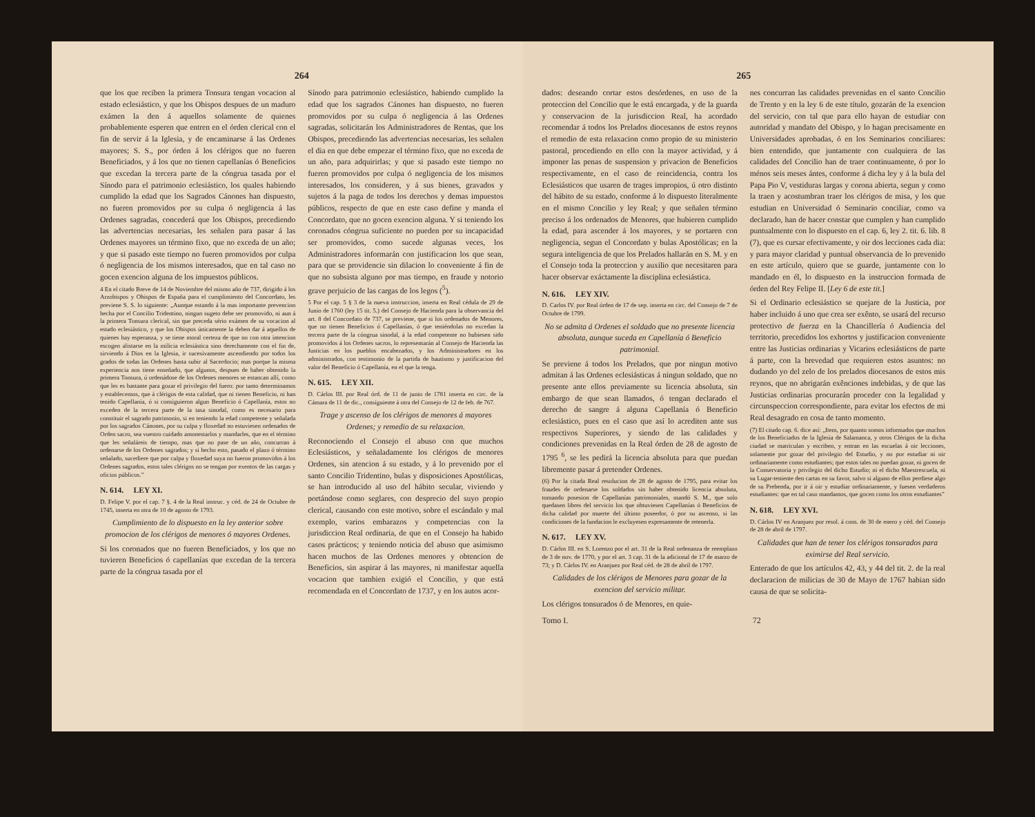264
que los que reciben la primera Tonsura tengan vocacion al estado eclesiástico, y que los Obispos despues de un maduro exámen la den á aquellos solamente de quienes probablemente esperen que entren en el órden clerical con el fin de servir á la Iglesia, y de encaminarse á las Ordenes mayores; S. S., por órden á los clérigos que no fueren Beneficiados, y á los que no tienen capellanías ó Beneficios que excedan la tercera parte de la cóngrua tasada por el Sínodo para el patrimonio eclesiástico, los quales habiendo cumplido la edad que los Sagrados Cánones han dispuesto, no fueren promovidos por su culpa ó negligencia á las Ordenes sagradas, concederá que los Obispos, precediendo las advertencias necesarias, les señalen para pasar á las Ordenes mayores un término fixo, que no exceda de un año; y que si pasado este tiempo no fueren promovidos por culpa ó negligencia de los mismos interesados, que en tal caso no gocen exencion alguna de los impuestos públicos.
4 En el citado Breve de 14 de Noviembre del mismo año de 737, dirigido á los Arzobispos y Obispos de España para el cumplimiento del Concordato, les previene S. S. lo siguiente: „Aunque estando á la mas importante prevencion hecha por el Concilio Tridentino, ningun sugeto debe ser promovido, ni aun á la primera Tonsura clerical, sin que preceda sério exámen de su vocacion al estado eclesiástico, y que los Obispos únicamente la deben dar á aquellos de quienes hay esperanza, y se tiene moral certeza de que no con otra intencion escogen alistarse en la milicia eclesiástica sino derechamente con el fin de, sirviendo á Dios en la Iglesia, ir sucesivamente ascendiendo por todos los grados de todas las Ordenes hasta subir al Sacerdocio; mas porque la misma experiencia nos tiene enseñado, que algunos, despues de haber obtenido la primera Tonsura, ú ordenádose de los Ordenes menores se estancan allí, como que les es bastante para gozar el privilegio del fuero: por tanto determinamos y establecemos, que á clérigos de esta calidad, que ni tienen Beneficio, ni han tenido Capellanía, ó si consiguieron algun Beneficio ó Capellanía, estos no exceden de la tercera parte de la tasa sinodal, como es necesario para constituir el sagrado patrimonio, si en teniendo la edad competente y señalada por los sagrados Cánones, por su culpa y floxedad no estuviesen ordenados de Orden sacro, sea vuestro cuidado amonestarlos y mandarles, que en el término que les señaláreis de tiempo, mas que no pase de un año, concurran á ordenarse de los Ordenes sagrados; y si hecho esto, pasado el plazo ó término señalado, sucediere que por culpa y floxedad suya no fueron promovidos á los Ordenes sagrados, estos tales clérigos no se tengan por exentos de las cargas y oficios públicos.”
N. 614. LEY XI.
D. Felipe V. por el cap. 7 §. 4 de la Real instruc. y céd. de 24 de Octubre de 1745, inserta en otra de 10 de agosto de 1793.
Cumplimiento de lo dispuesto en la ley anterior sobre promocion de los clérigos de menores ó mayores Ordenes.
Si los coronados que no fueren Beneficiados, y los que no tuvieren Beneficios ó capellanías que excedan de la tercera parte de la cóngrua tasada por el
Sínodo para patrimonio eclesiástico, habiendo cumplido la edad que los sagrados Cánones han dispuesto, no fueren promovidos por su culpa ó negligencia á las Ordenes sagradas, solicitarán los Administradores de Rentas, que los Obispos, precediendo las advertencias necesarias, les señalen el dia en que debe empezar el término fixo, que no exceda de un año, para adquirirlas; y que si pasado este tiempo no fueren promovidos por culpa ó negligencia de los mismos interesados, los consideren, y á sus bienes, gravados y sujetos á la paga de todos los derechos y demas impuestos públicos, respecto de que en este caso define y manda el Concordato, que no gocen exencion alguna. Y si teniendo los coronados cóngrua suficiente no pueden por su incapacidad ser promovidos, como sucede algunas veces, los Administradores informarán con justificacion los que sean, para que se providencie sin dilacion lo conveniente á fin de que no subsista alguno por mas tiempo, en fraude y notorio grave perjuicio de las cargas de los legos (<sup>5</sup>).
5 Por el cap. 5 § 3 de la nueva instruccion, inserta en Real cédula de 29 de Junio de 1760 (ley 15 tit. 5.) del Consejo de Hacienda para la observancia del art. 8 del Concordato de 737, se previene, que si los ordenados de Menores, que no tienen Beneficios ó Capellanías, ó que teniéndolas no excedan la tercera parte de la cóngrua sinodal, á la edad competente no hubiesen sido promovidos á los Ordenes sacros, lo representarán al Consejo de Hacienda las Justicias en los pueblos encabezados, y los Administradores en los administrados, con testimonio de la partida de bautismo y justificacion del valor del Beneficio ó Capellanía, en el que la tenga.
N. 615. LEY XII.
D. Cárlos III. por Real órd. de 11 de junio de 1781 inserta en circ. de la Cámara de 11 de dic., consiguiente á otra del Consejo de 12 de feb. de 767.
Trage y ascenso de los clérigos de menores á mayores Ordenes; y remedio de su relaxacion.
Reconociendo el Consejo el abuso con que muchos Eclesiásticos, y señaladamente los clérigos de menores Ordenes, sin atencion á su estado, y á lo prevenido por el santo Concilio Tridentino, bulas y disposiciones Apostólicas, se han introducido al uso del hábito secular, viviendo y portándose como seglares, con desprecio del suyo propio clerical, causando con este motivo, sobre el escándalo y mal exemplo, varios embarazos y competencias con la jurisdiccion Real ordinaria, de que en el Consejo ha habido casos prácticos; y teniendo noticia del abuso que asimismo hacen muchos de las Ordenes menores y obtencion de Beneficios, sin aspirar á las mayores, ni manifestar aquella vocacion que tambien exigió el Concilio, y que está recomendada en el Concordato de 1737, y en los autos acor-
265
dados: deseando cortar estos desórdenes, en uso de la proteccion del Concilio que le está encargada, y de la guarda y conservacion de la jurisdiccion Real, ha acordado recomendar á todos los Prelados diocesanos de estos reynos el remedio de esta relaxacion como propio de su ministerio pastoral, procediendo en ello con la mayor actividad, y á imponer las penas de suspension y privacion de Beneficios respectivamente, en el caso de reincidencia, contra los Eclesiásticos que usaren de trages impropios, ú otro distinto del hábito de su estado, conforme á lo dispuesto literalmente en el mismo Concilio y ley Real; y que señalen término preciso á los ordenados de Menores, que hubieren cumplido la edad, para ascender á los mayores, y se portaren con negligencia, segun el Concordato y bulas Apostólicas; en la segura inteligencia de que los Prelados hallarán en S. M. y en el Consejo toda la proteccion y auxilio que necesitaren para hacer observar exáctamente la disciplina eclesiástica.
N. 616. LEY XIV.
D. Carlos IV. por Real órden de 17 de sep. inserta en circ. del Consejo de 7 de Octubre de 1799.
No se admita á Ordenes el soldado que no presente licencia absoluta, aunque suceda en Capellanía ó Beneficio patrimonial.
Se previene á todos los Prelados, que por ningun motivo admitan á las Ordenes eclesiásticas á ningun soldado, que no presente ante ellos previamente su licencia absoluta, sin embargo de que sean llamados, ó tengan declarado el derecho de sangre á alguna Capellanía ó Beneficio eclesiástico, pues en el caso que así lo acrediten ante sus respectivos Superiores, y siendo de las calidades y condiciones prevenidas en la Real órden de 28 de agosto de 1795 <sup>6</sup>, se les pedirá la licencia absoluta para que puedan libremente pasar á pretender Ordenes.
(6) Por la citada Real resolucion de 28 de agosto de 1795, para evitar los fraudes de ordenarse los soldados sin haber obtenido licencia absoluta, tomando posesion de Capellanías patrimoniales, mandó S. M., que solo quedasen libres del servicio los que obtuviesen Capellanías ó Beneficios de dicha calidad por muerte del último poseedor, ó por su ascenso, si las condiciones de la fundacion le excluyesen expresamente de retenerla.
N. 617. LEY XV.
D. Cárlos III. en S. Lorenzo por el art. 31 de la Real ordenanza de reemplazo de 3 de nov. de 1770, y por el art. 3 cap. 31 de la adicional de 17 de marzo de 73; y D. Cárlos IV. en Aranjuez por Real céd. de 28 de abril de 1797.
Calidades de los clérigos de Menores para gozar de la exencion del servicio militar.
Los clérigos tonsurados ó de Menores, en quie-
nes concurran las calidades prevenidas en el santo Concilio de Trento y en la ley 6 de este título, gozarán de la exencion del servicio, con tal que para ello hayan de estudiar con autoridad y mandato del Obispo, y lo hagan precisamente en Universidades aprobadas, ó en los Seminarios conciliares: bien entendido, que juntamente con cualquiera de las calidades del Concilio han de traer continuamente, ó por lo ménos seis meses ántes, conforme á dicha ley y á la bula del Papa Pio V, vestiduras largas y corona abierta, segun y como la traen y acostumbran traer los clérigos de misa, y los que estudian en Universidad ó Seminario conciliar, como va declarado, han de hacer constar que cumplen y han cumplido puntualmente con lo dispuesto en el cap. 6, ley 2. tit. 6. lib. 8 (7), que es cursar efectivamente, y oir dos lecciones cada dia: y para mayor claridad y puntual observancia de lo prevenido en este artículo, quiero que se guarde, juntamente con lo mandado en él, lo dispuesto en la instruccion formada de órden del Rey Felipe II. [Ley 6 de este tit.]
Si el Ordinario eclesiástico se quejare de la Justicia, por haber incluido á uno que crea ser exênto, se usará del recurso protectivo de fuerza en la Chancillería ó Audiencia del territorio, precedidos los exhortos y justificacion conveniente entre las Justicias ordinarias y Vicarios eclesiásticos de parte á parte, con la brevedad que requieren estos asuntos: no dudando yo del zelo de los prelados diocesanos de estos mis reynos, que no abrigarán exênciones indebidas, y de que las Justicias ordinarias procurarán proceder con la legalidad y circunspeccion correspondiente, para evitar los efectos de mi Real desagrado en cosa de tanto momento.
(7) El citado cap. 6. dice así: „Item, por quanto somos informados que muchos de los Beneficiados de la Iglesia de Salamanca, y otros Clérigos de la dicha ciudad se matriculan y escriben, y entran en las escuelas á oir lecciones, solamente por gozar del privilegio del Estudio, y no por estudiar ni oir ordinariamente como estudiantes; que estos tales no puedan gozar, ni gocen de la Conservatoria y privilegio del dicho Estudio; ni el dicho Maestrescuela, ni su Lugar-teniente den cartas en su favor, salvo si alguno de ellos perdiese algo de su Prebenda, por ir á oir y estudiar ordinariamente, y fuesen verdaderos estudiantes: que en tal caso mandamos, que gocen como los otros estudiantes”
N. 618. LEY XVI.
D. Cárlos IV en Aranjuez por resol. á cons. de 30 de enero y céd. del Consejo de 28 de abril de 1797.
Calidades que han de tener los clérigos tonsurados para eximirse del Real servicio.
Enterado de que los artículos 42, 43, y 44 del tit. 2. de la real declaracion de milicias de 30 de Mayo de 1767 habian sido causa de que se solicita-
Tomo I. 72